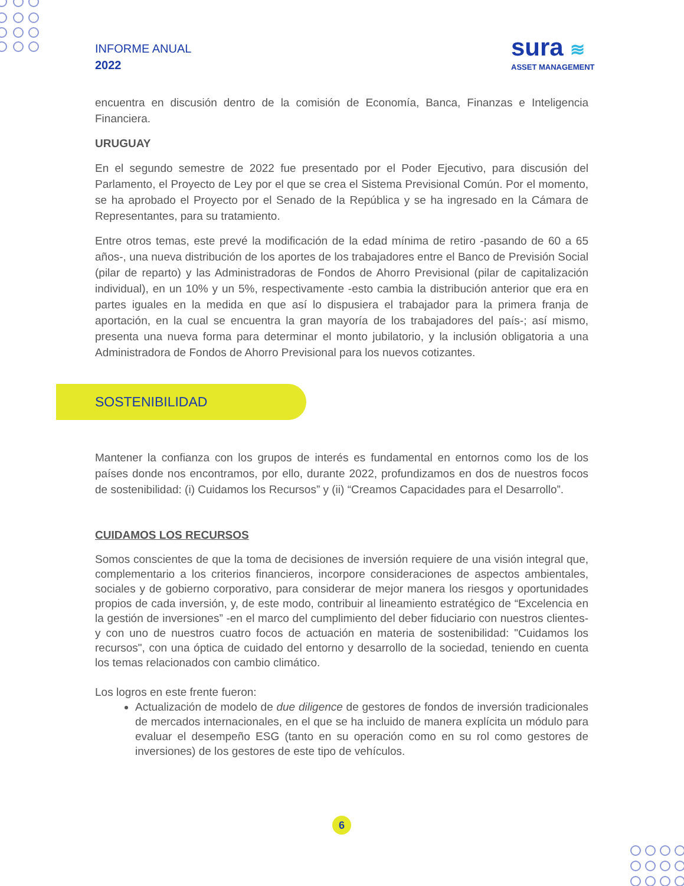INFORME ANUAL
2022
sura ≋
ASSET MANAGEMENT
encuentra en discusión dentro de la comisión de Economía, Banca, Finanzas e Inteligencia Financiera.
URUGUAY
En el segundo semestre de 2022 fue presentado por el Poder Ejecutivo, para discusión del Parlamento, el Proyecto de Ley por el que se crea el Sistema Previsional Común. Por el momento, se ha aprobado el Proyecto por el Senado de la República y se ha ingresado en la Cámara de Representantes, para su tratamiento.
Entre otros temas, este prevé la modificación de la edad mínima de retiro -pasando de 60 a 65 años-, una nueva distribución de los aportes de los trabajadores entre el Banco de Previsión Social (pilar de reparto) y las Administradoras de Fondos de Ahorro Previsional (pilar de capitalización individual), en un 10% y un 5%, respectivamente -esto cambia la distribución anterior que era en partes iguales en la medida en que así lo dispusiera el trabajador para la primera franja de aportación, en la cual se encuentra la gran mayoría de los trabajadores del país-; así mismo, presenta una nueva forma para determinar el monto jubilatorio, y la inclusión obligatoria a una Administradora de Fondos de Ahorro Previsional para los nuevos cotizantes.
SOSTENIBILIDAD
Mantener la confianza con los grupos de interés es fundamental en entornos como los de los países donde nos encontramos, por ello, durante 2022, profundizamos en dos de nuestros focos de sostenibilidad: (i) Cuidamos los Recursos” y (ii) “Creamos Capacidades para el Desarrollo”.
CUIDAMOS LOS RECURSOS
Somos conscientes de que la toma de decisiones de inversión requiere de una visión integral que, complementario a los criterios financieros, incorpore consideraciones de aspectos ambientales, sociales y de gobierno corporativo, para considerar de mejor manera los riesgos y oportunidades propios de cada inversión, y, de este modo, contribuir al lineamiento estratégico de “Excelencia en la gestión de inversiones” -en el marco del cumplimiento del deber fiduciario con nuestros clientes- y con uno de nuestros cuatro focos de actuación en materia de sostenibilidad: "Cuidamos los recursos", con una óptica de cuidado del entorno y desarrollo de la sociedad, teniendo en cuenta los temas relacionados con cambio climático.
Los logros en este frente fueron:
Actualización de modelo de due diligence de gestores de fondos de inversión tradicionales de mercados internacionales, en el que se ha incluido de manera explícita un módulo para evaluar el desempeño ESG (tanto en su operación como en su rol como gestores de inversiones) de los gestores de este tipo de vehículos.
6